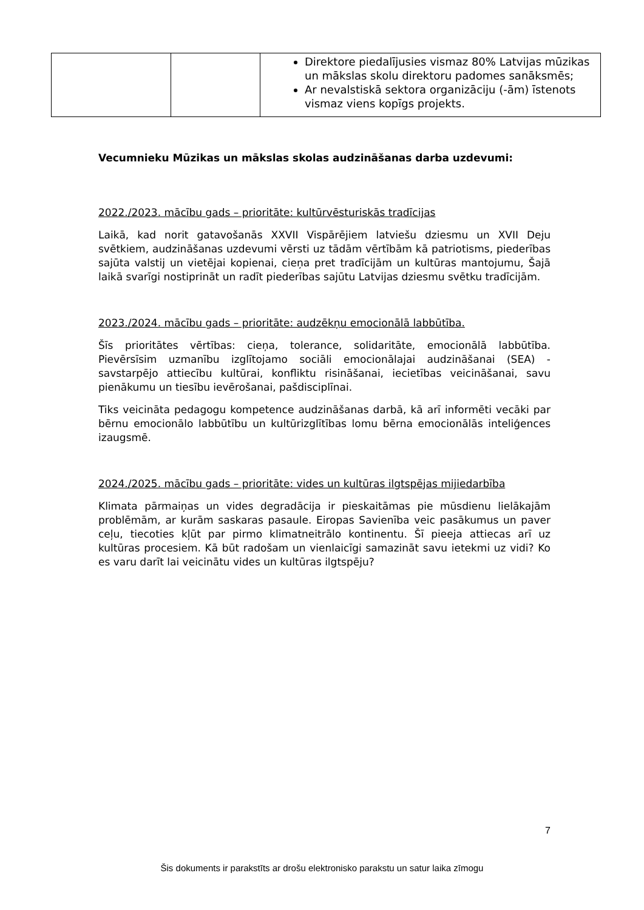| | | Direktore piedalījusies vismaz 80% Latvijas mūzikas un mākslas skolu direktoru padomes sanāksmēs; Ar nevalstiskā sektora organizāciju (-ām) īstenots vismaz viens kopīgs projekts. |
Vecumnieku Mūzikas un mākslas skolas audzināšanas darba uzdevumi:
2022./2023. mācību gads – prioritāte: kultūrvēsturiskās tradīcijas
Laikā, kad norit gatavošanās XXVII Vispārējiem latviešu dziesmu un XVII Deju svētkiem, audzināšanas uzdevumi vērsti uz tādām vērtībām kā patriotisms, piederības sajūta valstij un vietējai kopienai, cieņa pret tradīcijām un kultūras mantojumu, Šajā laikā svarīgi nostiprināt un radīt piederības sajūtu Latvijas dziesmu svētku tradīcijām.
2023./2024. mācību gads – prioritāte: audzēkņu emocionālā labbūtība.
Šīs prioritātes vērtības: cieņa, tolerance, solidaritāte, emocionālā labbūtība. Pievērsīsim uzmanību izglītojamo sociāli emocionālajai audzināšanai (SEA) - savstarpējo attiecību kultūrai, konfliktu risināšanai, iecietības veicināšanai, savu pienākumu un tiesību ievērošanai, pašdisciplīnai.
Tiks veicināta pedagogu kompetence audzināšanas darbā, kā arī informēti vecāki par bērnu emocionālo labbūtību un kultūrizglītības lomu bērna emocionālās inteliģences izaugsmē.
2024./2025. mācību gads – prioritāte: vides un kultūras ilgtspējas mijiedarbība
Klimata pārmaiņas un vides degradācija ir pieskaitāmas pie mūsdienu lielākajām problēmām, ar kurām saskaras pasaule. Eiropas Savienība veic pasākumus un paver ceļu, tiecoties kļūt par pirmo klimatneitrālo kontinentu. Šī pieeja attiecas arī uz kultūras procesiem. Kā būt radošam un vienlaicīgi samazināt savu ietekmi uz vidi? Ko es varu darīt lai veicinātu vides un kultūras ilgtspēju?
7
Šis dokuments ir parakstīts ar drošu elektronisko parakstu un satur laika zīmogu